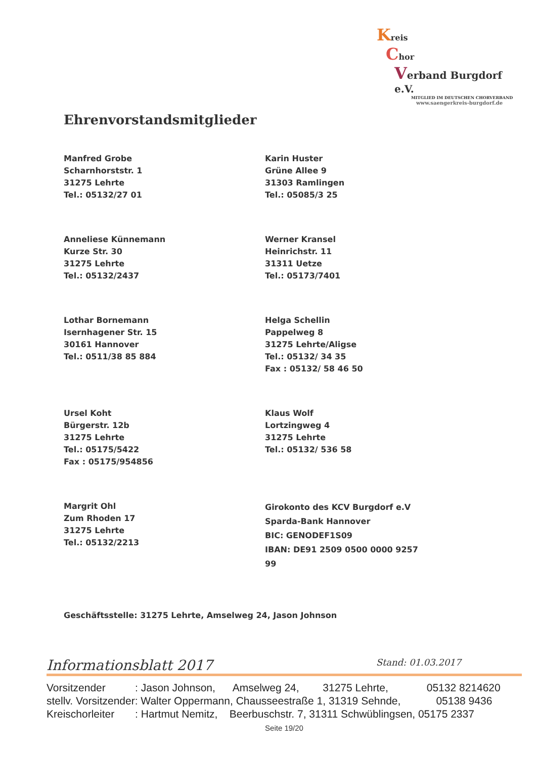Kreis
Chor
Verband Burgdorf e.V.
MITGLIED IM DEUTSCHEN CHORVERBAND
www.saengerkreis-burgdorf.de
Ehrenvorstandsmitglieder
Manfred Grobe
Scharnhorststr. 1
31275 Lehrte
Tel.: 05132/27 01
Karin Huster
Grüne Allee 9
31303 Ramlingen
Tel.: 05085/3 25
Anneliese Künnemann
Kurze Str. 30
31275 Lehrte
Tel.: 05132/2437
Werner Kransel
Heinrichstr. 11
31311 Uetze
Tel.: 05173/7401
Lothar Bornemann
Isernhagener Str. 15
30161 Hannover
Tel.: 0511/38 85 884
Helga Schellin
Pappelweg 8
31275 Lehrte/Aligse
Tel.: 05132/ 34 35
Fax : 05132/ 58 46 50
Ursel Koht
Bürgerstr. 12b
31275 Lehrte
Tel.: 05175/5422
Fax : 05175/954856
Klaus Wolf
Lortzingweg 4
31275 Lehrte
Tel.: 05132/ 536 58
Margrit Ohl
Zum Rhoden 17
31275 Lehrte
Tel.: 05132/2213
Girokonto des KCV Burgdorf e.V
Sparda-Bank Hannover
BIC: GENODEF1S09
IBAN: DE91 2509 0500 0000 9257 99
Geschäftsstelle: 31275 Lehrte, Amselweg 24, Jason Johnson
Informationsblatt 2017 Stand: 01.03.2017
Vorsitzender : Jason Johnson, Amselweg 24, 31275 Lehrte, 05132 8214620 stellv. Vorsitzender: Walter Oppermann, Chausseestraße 1, 31319 Sehnde, 05138 9436 Kreischorleiter : Hartmut Nemitz, Beerbuschstr. 7, 31311 Schwüblingsen, 05175 2337
Seite 19/20